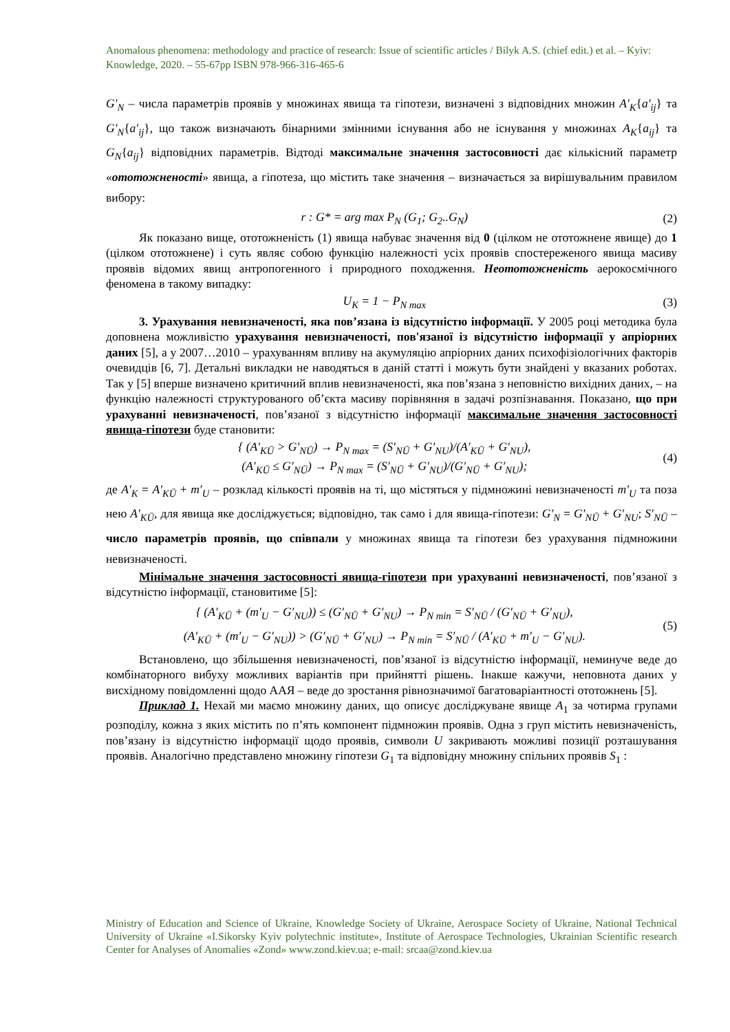Anomalous phenomena: methodology and practice of research: Issue of scientific articles / Bilyk A.S. (chief edit.) et al. – Kyiv: Knowledge, 2020. – 55-67pp ISBN 978-966-316-465-6
G′<sub>N</sub> – числа параметрів проявів у множинах явища та гіпотези, визначені з відповідних множин A′<sub>K</sub>{a′<sub>ij</sub>} та G′<sub>N</sub>{a′<sub>ij</sub>}, що також визначають бінарними змінними існування або не існування у множинах A<sub>K</sub>{a<sub>ij</sub>} та G<sub>N</sub>{a<sub>ij</sub>} відповідних параметрів. Відтоді максимальне значення застосовності дає кількісний параметр «ототожненості» явища, а гіпотеза, що містить таке значення – визначається за вирішувальним правилом вибору:
r : G* = arg max P<sub>N</sub> (G<sub>1</sub>; G<sub>2</sub>..G<sub>N</sub>) (2)
Як показано вище, ототожненість (1) явища набуває значення від 0 (цілком не ототожнене явище) до 1 (цілком ототожнене) і суть являє собою функцію належності усіх проявів спостереженого явища масиву проявів відомих явищ антропогенного і природного походження. Неототожненість аерокосмічного феномена в такому випадку:
U<sub>K</sub> = 1 − P<sub>N max</sub> (3)
3. Урахування невизначеності, яка пов’язана із відсутністю інформації. У 2005 році методика була доповнена можливістю урахування невизначеності, пов'язаної із відсутністю інформації у апріорних даних [5], а у 2007…2010 – урахуванням впливу на акумуляцію апріорних даних психофізіологічних факторів очевидців [6, 7]. Детальні викладки не наводяться в даній статті і можуть бути знайдені у вказаних роботах. Так у [5] вперше визначено критичний вплив невизначеності, яка пов’язана з неповністю вихідних даних, – на функцію належності структурованого об’єкта масиву порівняння в задачі розпізнавання. Показано, що при урахуванні невизначеності, пов’язаної з відсутністю інформації максимальне значення застосовності явища-гіпотези буде становити:
{ (A′<sub>KŪ</sub> > G′<sub>NŪ</sub>) → P<sub>N max</sub> = (S′<sub>NŪ</sub> + G′<sub>NU</sub>)/(A′<sub>KŪ</sub> + G′<sub>NU</sub>),
(A′<sub>KŪ</sub> ≤ G′<sub>NŪ</sub>) → P<sub>N max</sub> = (S′<sub>NŪ</sub> + G′<sub>NU</sub>)/(G′<sub>NŪ</sub> + G′<sub>NU</sub>); (4)
де A′<sub>K</sub> = A′<sub>KŪ</sub> + m′<sub>U</sub> – розклад кількості проявів на ті, що містяться у підмножині невизначеності m′<sub>U</sub> та поза нею A′<sub>KŪ</sub>, для явища яке досліджується; відповідно, так само і для явища-гіпотези: G′<sub>N</sub> = G′<sub>NŪ</sub> + G′<sub>NU</sub>; S′<sub>NŪ</sub> – число параметрів проявів, що співпали у множинах явища та гіпотези без урахування підмножини невизначеності.
Мінімальне значення застосовності явища-гіпотези при урахуванні невизначеності, пов’язаної з відсутністю інформації, становитиме [5]:
{ (A′<sub>KŪ</sub> + (m′<sub>U</sub> − G′<sub>NU</sub>)) ≤ (G′<sub>NŪ</sub> + G′<sub>NU</sub>) → P<sub>N min</sub> = S′<sub>NŪ</sub> / (G′<sub>NŪ</sub> + G′<sub>NU</sub>),
(A′<sub>KŪ</sub> + (m′<sub>U</sub> − G′<sub>NU</sub>)) > (G′<sub>NŪ</sub> + G′<sub>NU</sub>) → P<sub>N min</sub> = S′<sub>NŪ</sub> / (A′<sub>KŪ</sub> + m′<sub>U</sub> − G′<sub>NU</sub>). (5)
Встановлено, що збільшення невизначеності, пов’язаної із відсутністю інформації, неминуче веде до комбінаторного вибуху можливих варіантів при прийнятті рішень. Інакше кажучи, неповнота даних у висхідному повідомленні щодо ААЯ – веде до зростання рівнозначимої багатоваріантності ототожнень [5].
Приклад 1. Нехай ми маємо множину даних, що описує досліджуване явище A<sub>1</sub> за чотирма групами розподілу, кожна з яких містить по п’ять компонент підмножин проявів. Одна з груп містить невизначеність, пов’язану із відсутністю інформації щодо проявів, символи U закривають можливі позиції розташування проявів. Аналогічно представлено множину гіпотези G<sub>1</sub> та відповідну множину спільних проявів S<sub>1</sub> :
Ministry of Education and Science of Ukraine, Knowledge Society of Ukraine, Aerospace Society of Ukraine, National Technical University of Ukraine «I.Sikorsky Kyiv polytechnic institute», Institute of Aerospace Technologies, Ukrainian Scientific research Center for Analyses of Anomalies «Zond» www.zond.kiev.ua; e-mail: srcaa@zond.kiev.ua